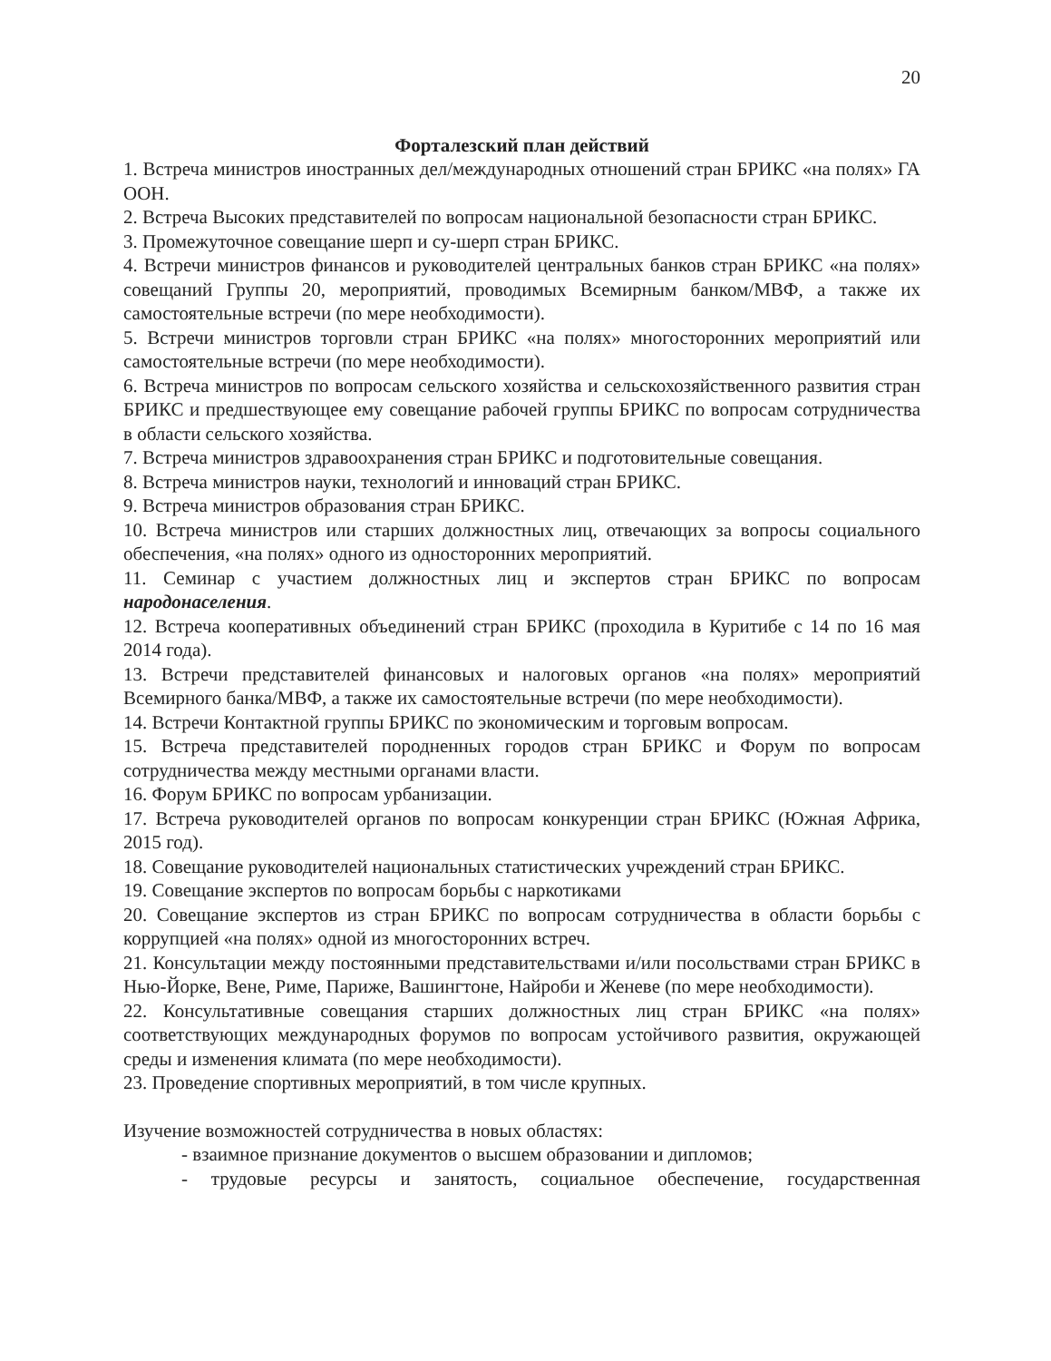20
Форталезский план действий
1. Встреча министров иностранных дел/международных отношений стран БРИКС «на полях» ГА ООН.
2. Встреча Высоких представителей по вопросам национальной безопасности стран БРИКС.
3. Промежуточное совещание шерп и су-шерп стран БРИКС.
4. Встречи министров финансов и руководителей центральных банков стран БРИКС «на полях» совещаний Группы 20, мероприятий, проводимых Всемирным банком/МВФ, а также их самостоятельные встречи (по мере необходимости).
5. Встречи министров торговли стран БРИКС «на полях» многосторонних мероприятий или самостоятельные встречи (по мере необходимости).
6. Встреча министров по вопросам сельского хозяйства и сельскохозяйственного развития стран БРИКС и предшествующее ему совещание рабочей группы БРИКС по вопросам сотрудничества в области сельского хозяйства.
7. Встреча министров здравоохранения стран БРИКС и подготовительные совещания.
8. Встреча министров науки, технологий и инноваций стран БРИКС.
9. Встреча министров образования стран БРИКС.
10. Встреча министров или старших должностных лиц, отвечающих за вопросы социального обеспечения, «на полях» одного из односторонних мероприятий.
11. Семинар с участием должностных лиц и экспертов стран БРИКС по вопросам народонаселения.
12. Встреча кооперативных объединений стран БРИКС (проходила в Куритибе с 14 по 16 мая 2014 года).
13. Встречи представителей финансовых и налоговых органов «на полях» мероприятий Всемирного банка/МВФ, а также их самостоятельные встречи (по мере необходимости).
14. Встречи Контактной группы БРИКС по экономическим и торговым вопросам.
15. Встреча представителей породненных городов стран БРИКС и Форум по вопросам сотрудничества между местными органами власти.
16. Форум БРИКС по вопросам урбанизации.
17. Встреча руководителей органов по вопросам конкуренции стран БРИКС (Южная Африка, 2015 год).
18. Совещание руководителей национальных статистических учреждений стран БРИКС.
19. Совещание экспертов по вопросам борьбы с наркотиками
20. Совещание экспертов из стран БРИКС по вопросам сотрудничества в области борьбы с коррупцией «на полях» одной из многосторонних встреч.
21. Консультации между постоянными представительствами и/или посольствами стран БРИКС в Нью-Йорке, Вене, Риме, Париже, Вашингтоне, Найроби и Женеве (по мере необходимости).
22. Консультативные совещания старших должностных лиц стран БРИКС «на полях» соответствующих международных форумов по вопросам устойчивого развития, окружающей среды и изменения климата (по мере необходимости).
23. Проведение спортивных мероприятий, в том числе крупных.
Изучение возможностей сотрудничества в новых областях:
- взаимное признание документов о высшем образовании и дипломов;
- трудовые ресурсы и занятость, социальное обеспечение, государственная